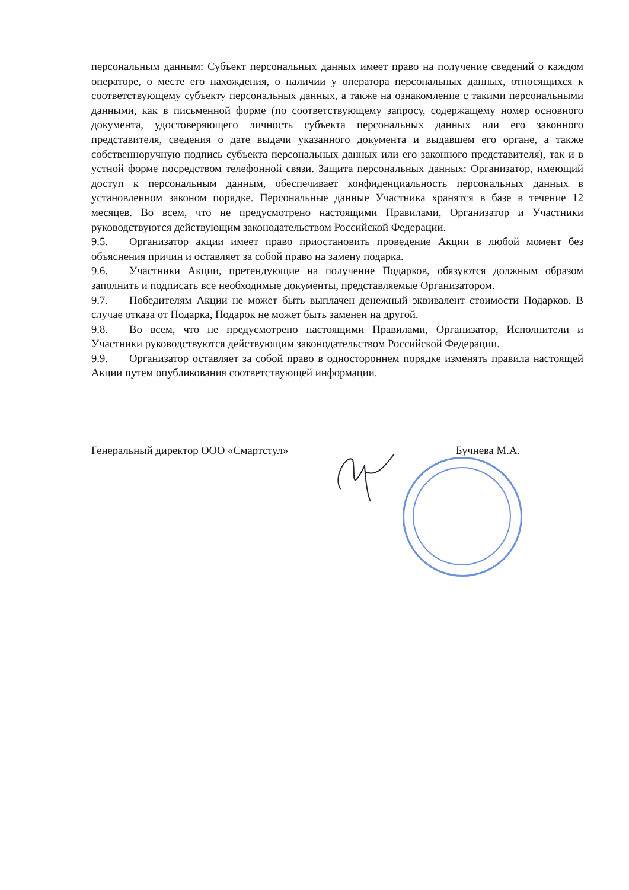персональным данным: Субъект персональных данных имеет право на получение сведений о каждом операторе, о месте его нахождения, о наличии у оператора персональных данных, относящихся к соответствующему субъекту персональных данных, а также на ознакомление с такими персональными данными, как в письменной форме (по соответствующему запросу, содержащему номер основного документа, удостоверяющего личность субъекта персональных данных или его законного представителя, сведения о дате выдачи указанного документа и выдавшем его органе, а также собственноручную подпись субъекта персональных данных или его законного представителя), так и в устной форме посредством телефонной связи. Защита персональных данных: Организатор, имеющий доступ к персональным данным, обеспечивает конфиденциальность персональных данных в установленном законом порядке. Персональные данные Участника хранятся в базе в течение 12 месяцев. Во всем, что не предусмотрено настоящими Правилами, Организатор и Участники руководствуются действующим законодательством Российской Федерации.
9.5. Организатор акции имеет право приостановить проведение Акции в любой момент без объяснения причин и оставляет за собой право на замену подарка.
9.6. Участники Акции, претендующие на получение Подарков, обязуются должным образом заполнить и подписать все необходимые документы, представляемые Организатором.
9.7. Победителям Акции не может быть выплачен денежный эквивалент стоимости Подарков. В случае отказа от Подарка, Подарок не может быть заменен на другой.
9.8. Во всем, что не предусмотрено настоящими Правилами, Организатор, Исполнители и Участники руководствуются действующим законодательством Российской Федерации.
9.9. Организатор оставляет за собой право в одностороннем порядке изменять правила настоящей Акции путем опубликования соответствующей информации.
Генеральный директор ООО «Смартстул» Бучнева М.А.